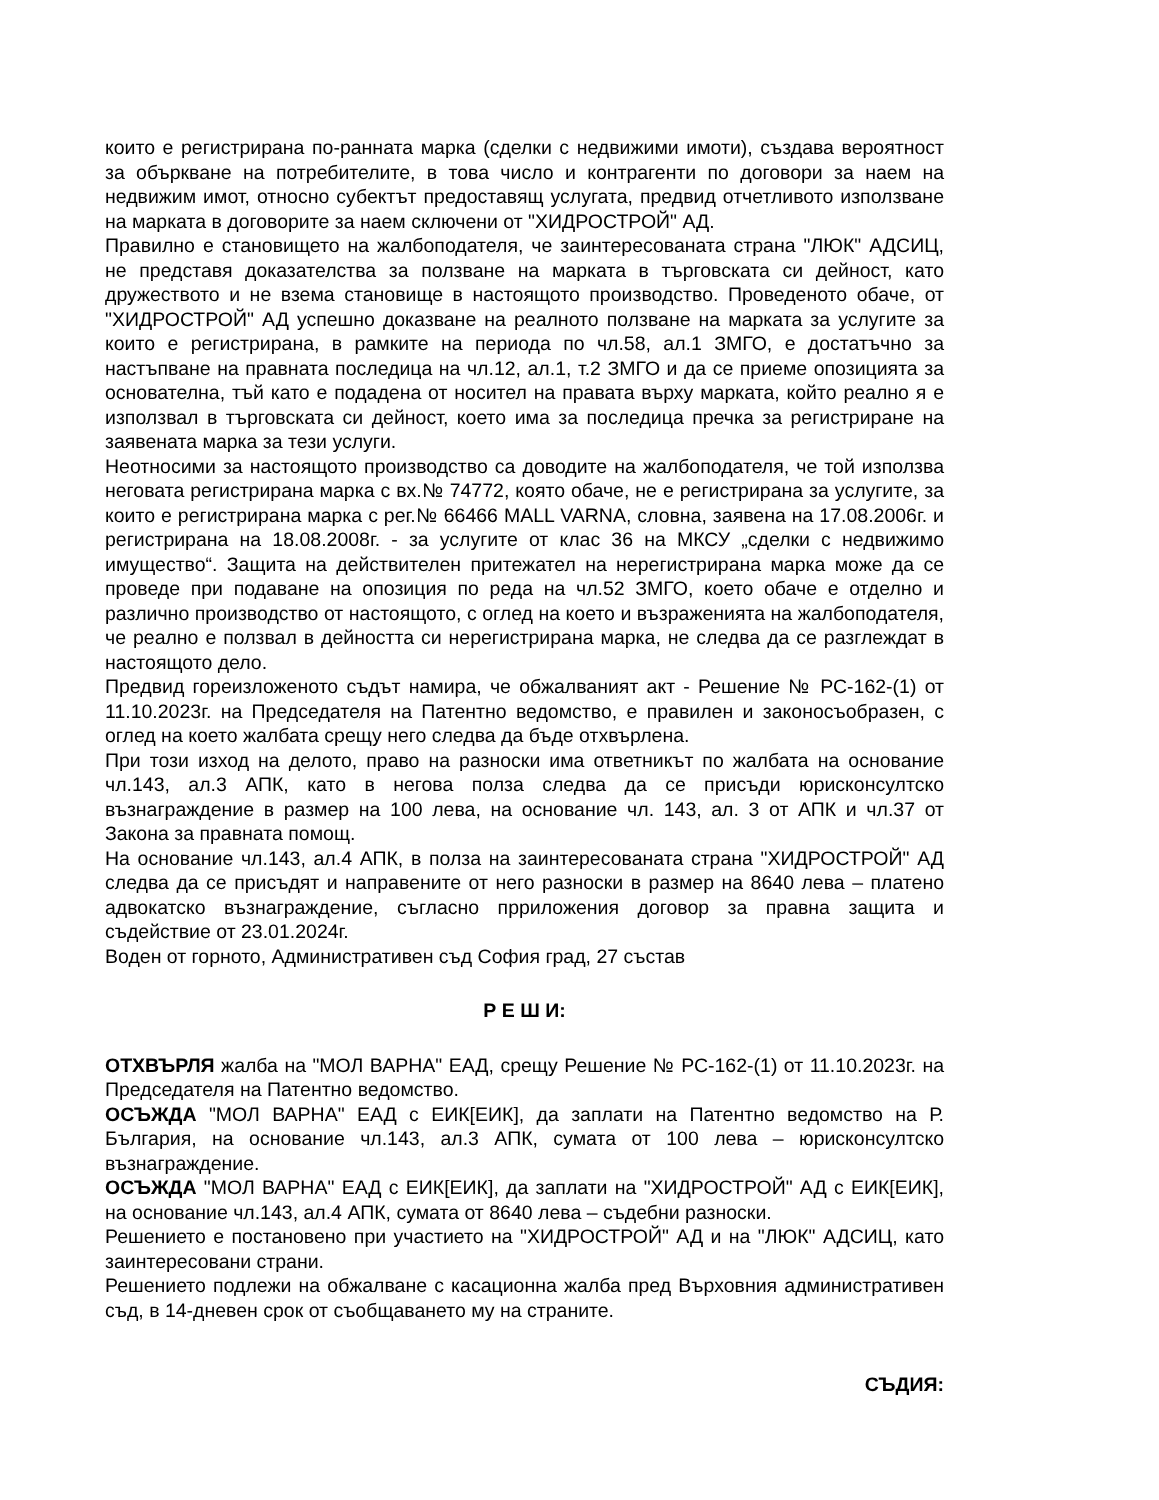които е регистрирана по-ранната марка (сделки с недвижими имоти), създава вероятност за объркване на потребителите, в това число и контрагенти по договори за наем на недвижим имот, относно субектът предоставящ услугата, предвид отчетливото използване на марката в договорите за наем сключени от "ХИДРОСТРОЙ" АД.
Правилно е становището на жалбоподателя, че заинтересованата страна "ЛЮК" АДСИЦ, не представя доказателства за ползване на марката в търговската си дейност, като дружеството и не взема становище в настоящото производство. Проведеното обаче, от "ХИДРОСТРОЙ" АД успешно доказване на реалното ползване на марката за услугите за които е регистрирана, в рамките на периода по чл.58, ал.1 ЗМГО, е достатъчно за настъпване на правната последица на чл.12, ал.1, т.2 ЗМГО и да се приеме опозицията за основателна, тъй като е подадена от носител на правата върху марката, който реално я е използвал в търговската си дейност, което има за последица пречка за регистриране на заявената марка за тези услуги.
Неотносими за настоящото производство са доводите на жалбоподателя, че той използва неговата регистрирана марка с вх.№ 74772, която обаче, не е регистрирана за услугите, за които е регистрирана марка с рег.№ 66466 MALL VARNA, словна, заявена на 17.08.2006г. и регистрирана на 18.08.2008г. - за услугите от клас 36 на МКСУ „сделки с недвижимо имущество“. Защита на действителен притежател на нерегистрирана марка може да се проведе при подаване на опозиция по реда на чл.52 ЗМГО, което обаче е отделно и различно производство от настоящото, с оглед на което и възраженията на жалбоподателя, че реално е ползвал в дейността си нерегистрирана марка, не следва да се разглеждат в настоящото дело.
Предвид гореизложеното съдът намира, че обжалваният акт - Решение № РС-162-(1) от 11.10.2023г. на Председателя на Патентно ведомство, е правилен и законосъобразен, с оглед на което жалбата срещу него следва да бъде отхвърлена.
При този изход на делото, право на разноски има ответникът по жалбата на основание чл.143, ал.3 АПК, като в негова полза следва да се присъди юрисконсултско възнаграждение в размер на 100 лева, на основание чл. 143, ал. 3 от АПК и чл.37 от Закона за правната помощ.
На основание чл.143, ал.4 АПК, в полза на заинтересованата страна "ХИДРОСТРОЙ" АД следва да се присъдят и направените от него разноски в размер на 8640 лева – платено адвокатско възнаграждение, съгласно прриложения договор за правна защита и съдействие от 23.01.2024г.
Воден от горното, Административен съд София град, 27 състав
Р Е Ш И:
ОТХВЪРЛЯ жалба на "МОЛ ВАРНА" ЕАД, срещу Решение № РС-162-(1) от 11.10.2023г. на Председателя на Патентно ведомство.
ОСЪЖДА "МОЛ ВАРНА" ЕАД с ЕИК[ЕИК], да заплати на Патентно ведомство на Р. България, на основание чл.143, ал.3 АПК, сумата от 100 лева – юрисконсултско възнаграждение.
ОСЪЖДА "МОЛ ВАРНА" ЕАД с ЕИК[ЕИК], да заплати на "ХИДРОСТРОЙ" АД с ЕИК[ЕИК], на основание чл.143, ал.4 АПК, сумата от 8640 лева – съдебни разноски.
Решението е постановено при участието на "ХИДРОСТРОЙ" АД и на "ЛЮК" АДСИЦ, като заинтересовани страни.
Решението подлежи на обжалване с касационна жалба пред Върховния административен съд, в 14-дневен срок от съобщаването му на страните.
СЪДИЯ: